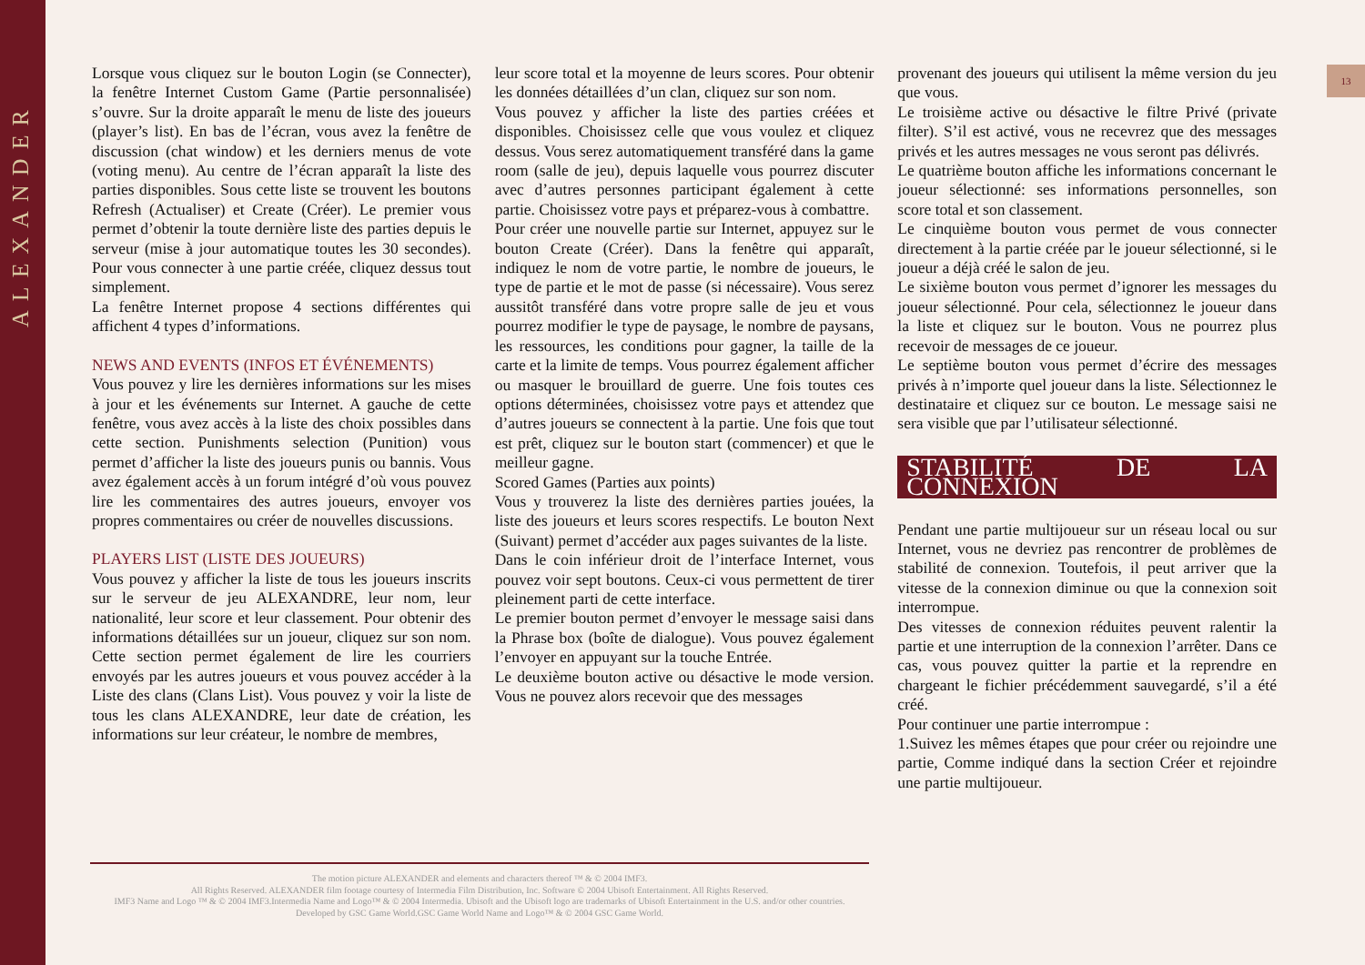ALEXANDER
13
Lorsque vous cliquez sur le bouton Login (se Connecter), la fenêtre Internet Custom Game (Partie personnalisée) s’ouvre. Sur la droite apparaît le menu de liste des joueurs (player’s list). En bas de l’écran, vous avez la fenêtre de discussion (chat window) et les derniers menus de vote (voting menu). Au centre de l’écran apparaît la liste des parties disponibles. Sous cette liste se trouvent les boutons Refresh (Actualiser) et Create (Créer). Le premier vous permet d’obtenir la toute dernière liste des parties depuis le serveur (mise à jour automatique toutes les 30 secondes). Pour vous connecter à une partie créée, cliquez dessus tout simplement.
La fenêtre Internet propose 4 sections différentes qui affichent 4 types d’informations.
NEWS AND EVENTS (INFOS ET ÉVÉNEMENTS)
Vous pouvez y lire les dernières informations sur les mises à jour et les événements sur Internet. A gauche de cette fenêtre, vous avez accès à la liste des choix possibles dans cette section. Punishments selection (Punition) vous permet d’afficher la liste des joueurs punis ou bannis. Vous avez également accès à un forum intégré d’où vous pouvez lire les commentaires des autres joueurs, envoyer vos propres commentaires ou créer de nouvelles discussions.
PLAYERS LIST (LISTE DES JOUEURS)
Vous pouvez y afficher la liste de tous les joueurs inscrits sur le serveur de jeu ALEXANDRE, leur nom, leur nationalité, leur score et leur classement. Pour obtenir des informations détaillées sur un joueur, cliquez sur son nom. Cette section permet également de lire les courriers envoyés par les autres joueurs et vous pouvez accéder à la Liste des clans (Clans List). Vous pouvez y voir la liste de tous les clans ALEXANDRE, leur date de création, les informations sur leur créateur, le nombre de membres,
leur score total et la moyenne de leurs scores. Pour obtenir les données détaillées d’un clan, cliquez sur son nom.
Vous pouvez y afficher la liste des parties créées et disponibles. Choisissez celle que vous voulez et cliquez dessus. Vous serez automatiquement transféré dans la game room (salle de jeu), depuis laquelle vous pourrez discuter avec d’autres personnes participant également à cette partie. Choisissez votre pays et préparez-vous à combattre.
Pour créer une nouvelle partie sur Internet, appuyez sur le bouton Create (Créer). Dans la fenêtre qui apparaît, indiquez le nom de votre partie, le nombre de joueurs, le type de partie et le mot de passe (si nécessaire). Vous serez aussitôt transféré dans votre propre salle de jeu et vous pourrez modifier le type de paysage, le nombre de paysans, les ressources, les conditions pour gagner, la taille de la carte et la limite de temps. Vous pourrez également afficher ou masquer le brouillard de guerre. Une fois toutes ces options déterminées, choisissez votre pays et attendez que d’autres joueurs se connectent à la partie. Une fois que tout est prêt, cliquez sur le bouton start (commencer) et que le meilleur gagne.
Scored Games (Parties aux points)
Vous y trouverez la liste des dernières parties jouées, la liste des joueurs et leurs scores respectifs. Le bouton Next (Suivant) permet d’accéder aux pages suivantes de la liste.
Dans le coin inférieur droit de l’interface Internet, vous pouvez voir sept boutons. Ceux-ci vous permettent de tirer pleinement parti de cette interface.
Le premier bouton permet d’envoyer le message saisi dans la Phrase box (boîte de dialogue). Vous pouvez également l’envoyer en appuyant sur la touche Entrée.
Le deuxième bouton active ou désactive le mode version. Vous ne pouvez alors recevoir que des messages
provenant des joueurs qui utilisent la même version du jeu que vous.
Le troisième active ou désactive le filtre Privé (private filter). S’il est activé, vous ne recevrez que des messages privés et les autres messages ne vous seront pas délivrés.
Le quatrième bouton affiche les informations concernant le joueur sélectionné: ses informations personnelles, son score total et son classement.
Le cinquième bouton vous permet de vous connecter directement à la partie créée par le joueur sélectionné, si le joueur a déjà créé le salon de jeu.
Le sixième bouton vous permet d’ignorer les messages du joueur sélectionné. Pour cela, sélectionnez le joueur dans la liste et cliquez sur le bouton. Vous ne pourrez plus recevoir de messages de ce joueur.
Le septième bouton vous permet d’écrire des messages privés à n’importe quel joueur dans la liste. Sélectionnez le destinataire et cliquez sur ce bouton. Le message saisi ne sera visible que par l’utilisateur sélectionné.
STABILITÉ DE LA CONNEXION
Pendant une partie multijoueur sur un réseau local ou sur Internet, vous ne devriez pas rencontrer de problèmes de stabilité de connexion. Toutefois, il peut arriver que la vitesse de la connexion diminue ou que la connexion soit interrompue.
Des vitesses de connexion réduites peuvent ralentir la partie et une interruption de la connexion l’arrêter. Dans ce cas, vous pouvez quitter la partie et la reprendre en chargeant le fichier précédemment sauvegardé, s’il a été créé.
Pour continuer une partie interrompue :
1.Suivez les mêmes étapes que pour créer ou rejoindre une partie, Comme indiqué dans la section Créer et rejoindre une partie multijoueur.
The motion picture ALEXANDER and elements and characters thereof ™ & © 2004 IMF3.
All Rights Reserved. ALEXANDER film footage courtesy of Intermedia Film Distribution, Inc. Software © 2004 Ubisoft Entertainment. All Rights Reserved.
IMF3 Name and Logo ™ & © 2004 IMF3.Intermedia Name and Logo™ & © 2004 Intermedia. Ubisoft and the Ubisoft logo are trademarks of Ubisoft Entertainment in the U.S. and/or other countries.
Developed by GSC Game World.GSC Game World Name and Logo™ & © 2004 GSC Game World.